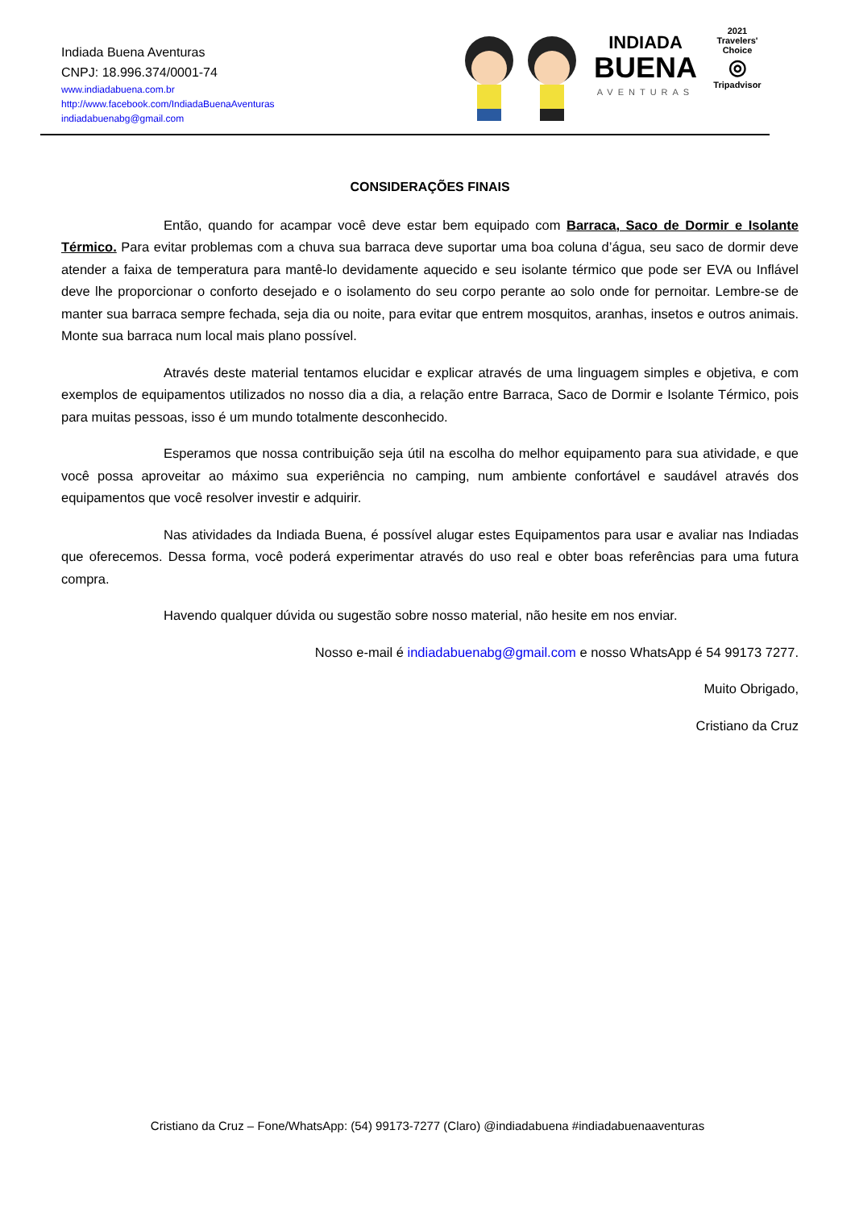Indiada Buena Aventuras
CNPJ: 18.996.374/0001-74
www.indiadabuena.com.br
http://www.facebook.com/IndiadaBuenaAventuras
indiadabuenabg@gmail.com
INDIADA
BUENA
AVENTURAS
2021
Travelers' Choice
◎
Tripadvisor
CONSIDERAÇÕES FINAIS
Então, quando for acampar você deve estar bem equipado com Barraca, Saco de Dormir e Isolante Térmico. Para evitar problemas com a chuva sua barraca deve suportar uma boa coluna d’água, seu saco de dormir deve atender a faixa de temperatura para mantê-lo devidamente aquecido e seu isolante térmico que pode ser EVA ou Inflável deve lhe proporcionar o conforto desejado e o isolamento do seu corpo perante ao solo onde for pernoitar. Lembre-se de manter sua barraca sempre fechada, seja dia ou noite, para evitar que entrem mosquitos, aranhas, insetos e outros animais. Monte sua barraca num local mais plano possível.
Através deste material tentamos elucidar e explicar através de uma linguagem simples e objetiva, e com exemplos de equipamentos utilizados no nosso dia a dia, a relação entre Barraca, Saco de Dormir e Isolante Térmico, pois para muitas pessoas, isso é um mundo totalmente desconhecido.
Esperamos que nossa contribuição seja útil na escolha do melhor equipamento para sua atividade, e que você possa aproveitar ao máximo sua experiência no camping, num ambiente confortável e saudável através dos equipamentos que você resolver investir e adquirir.
Nas atividades da Indiada Buena, é possível alugar estes Equipamentos para usar e avaliar nas Indiadas que oferecemos. Dessa forma, você poderá experimentar através do uso real e obter boas referências para uma futura compra.
Havendo qualquer dúvida ou sugestão sobre nosso material, não hesite em nos enviar.
Nosso e-mail é indiadabuenabg@gmail.com e nosso WhatsApp é 54 99173 7277.
Muito Obrigado,
Cristiano da Cruz
Cristiano da Cruz – Fone/WhatsApp: (54) 99173-7277 (Claro) @indiadabuena #indiadabuenaaventuras